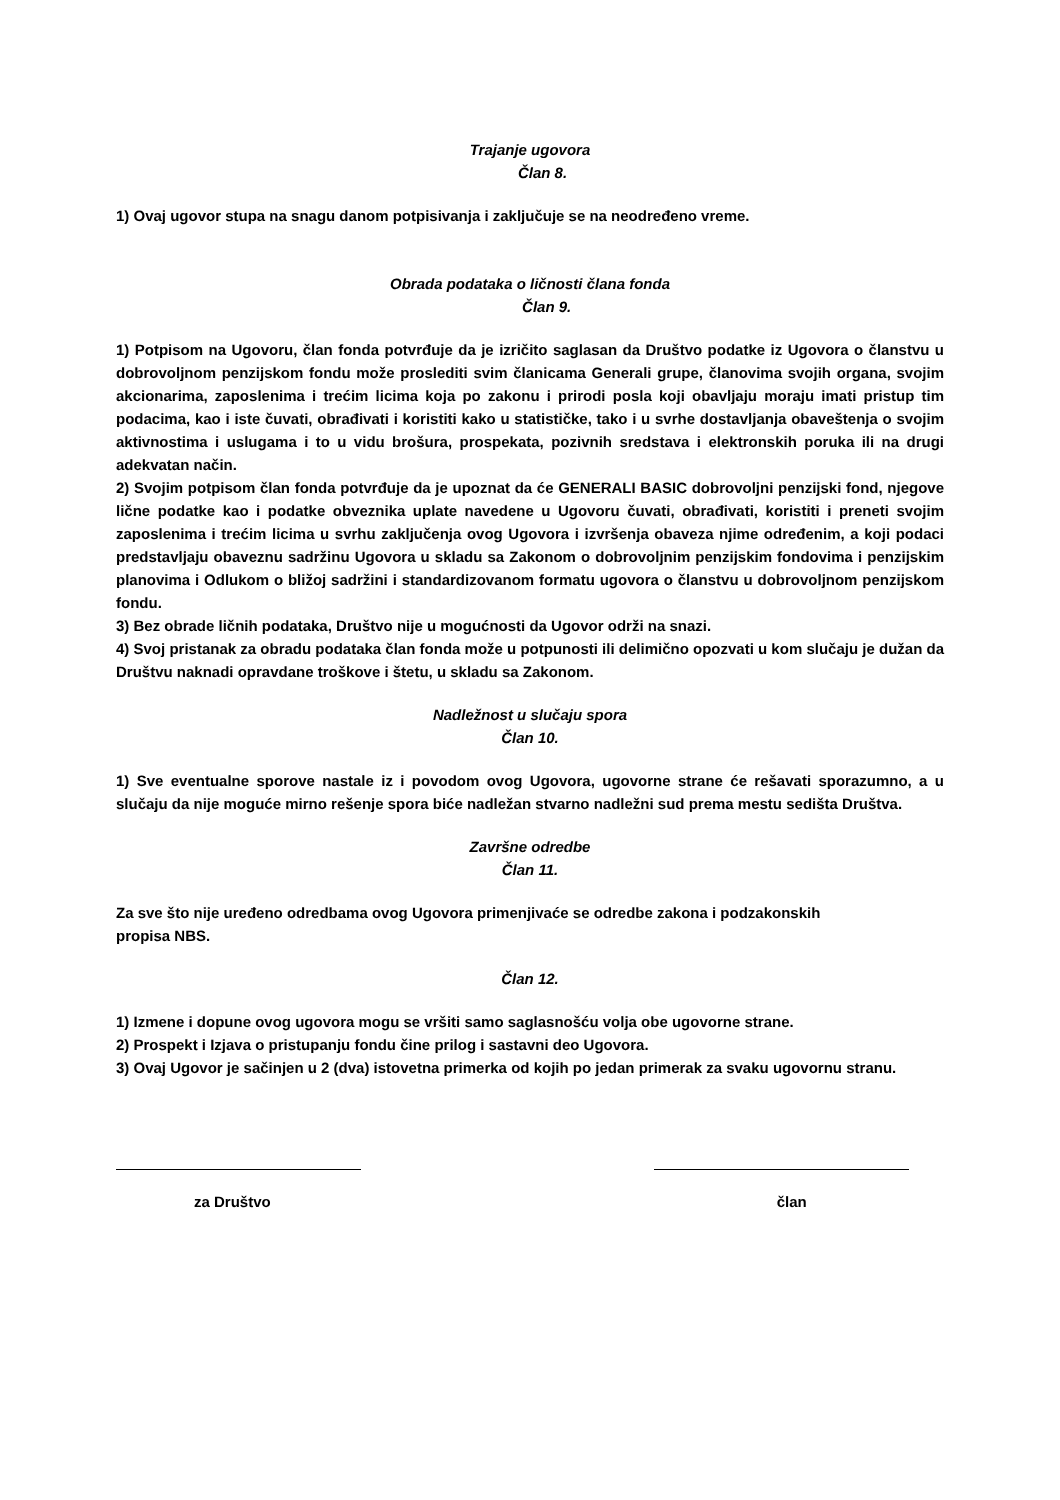Trajanje ugovora
Član 8.
1) Ovaj ugovor stupa na snagu danom potpisivanja i zaključuje se na neodređeno vreme.
Obrada podataka o ličnosti člana fonda
Član 9.
1) Potpisom na Ugovoru, član fonda potvrđuje da je izričito saglasan da Društvo podatke iz Ugovora o članstvu u dobrovoljnom penzijskom fondu može proslediti svim članicama Generali grupe, članovima svojih organa, svojim akcionarima, zaposlenima i trećim licima koja po zakonu i prirodi posla koji obavljaju moraju imati pristup tim podacima, kao i iste čuvati, obrađivati i koristiti kako u statističke, tako i u svrhe dostavljanja obaveštenja o svojim aktivnostima i uslugama i to u vidu brošura, prospekata, pozivnih sredstava i elektronskih poruka ili na drugi adekvatan način.
2) Svojim potpisom član fonda potvrđuje da je upoznat da će GENERALI BASIC dobrovoljni penzijski fond, njegove lične podatke kao i podatke obveznika uplate navedene u Ugovoru čuvati, obrađivati, koristiti i preneti svojim zaposlenima i trećim licima u svrhu zaključenja ovog Ugovora i izvršenja obaveza njime određenim, a koji podaci predstavljaju obaveznu sadržinu Ugovora u skladu sa Zakonom o dobrovoljnim penzijskim fondovima i penzijskim planovima i Odlukom o bližoj sadržini i standardizovanom formatu ugovora o članstvu u dobrovoljnom penzijskom fondu.
3) Bez obrade ličnih podataka, Društvo nije u mogućnosti da Ugovor održi na snazi.
4) Svoj pristanak za obradu podataka član fonda može u potpunosti ili delimično opozvati u kom slučaju je dužan da Društvu naknadi opravdane troškove i štetu, u skladu sa Zakonom.
Nadležnost u slučaju spora
Član 10.
1) Sve eventualne sporove nastale iz i povodom ovog Ugovora, ugovorne strane će rešavati sporazumno, a u slučaju da nije moguće mirno rešenje spora biće nadležan stvarno nadležni sud prema mestu sedišta Društva.
Završne odredbe
Član 11.
Za sve što nije uređeno odredbama ovog Ugovora primenjivaće se odredbe zakona i podzakonskih
propisa NBS.
Član 12.
1) Izmene i dopune ovog ugovora mogu se vršiti samo saglasnošću volja obe ugovorne strane.
2) Prospekt i Izjava o pristupanju fondu čine prilog i sastavni deo Ugovora.
3) Ovaj Ugovor je sačinjen u 2 (dva) istovetna primerka od kojih po jedan primerak za svaku ugovornu stranu.
za Društvo član